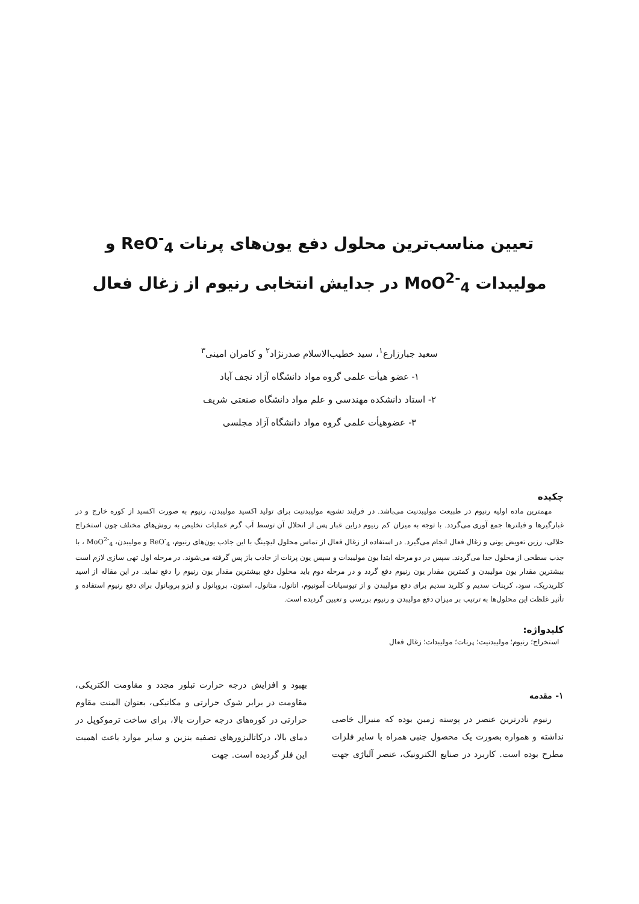تعیین مناسب‌ترین محلول دفع یون‌های پرنات ReO<sup>-</sup><sub>4</sub> و
مولیبدات MoO<sup>2-</sup><sub>4</sub> در جدایش انتخابی رنیوم از زغال فعال
سعید جبارزارع<sup>۱</sup>، سید خطیب‌الاسلام صدرنژاد<sup>۲</sup> و کامران امینی<sup>۳</sup>
۱- عضو هیأت علمی گروه مواد دانشگاه آزاد نجف آباد
۲- استاد دانشکده مهندسی و علم مواد دانشگاه صنعتی شریف
۳- عضوهیأت علمی گروه مواد دانشگاه آزاد مجلسی
چکیده
مهمترین ماده اولیه رنیوم در طبیعت مولیبدنیت می‌باشد. در فرایند تشویه مولیبدنیت برای تولید اکسید مولیبدن، رنیوم به صورت اکسید از کوره خارج و در غبارگیرها و فیلترها جمع آوری می‌گردد. با توجه به میزان کم رنیوم دراین غبار پس از انحلال آن توسط آب گرم عملیات تخلیص به روش‌های مختلف چون استخراج حلالی، رزین تعویض یونی و زغال فعال انجام می‌گیرد. در استفاده از زغال فعال از تماس محلول لیچینگ با این جاذب یون‌های رنیوم، ReO<sup>-</sup><sub>4</sub> و مولیبدن، MoO<sup>2-</sup><sub>4</sub> ، با جذب سطحی از محلول جدا می‌گردند. سپس در دو مرحله ابتدا یون مولیبدات و سپس یون پرنات از جاذب باز پس گرفته می‌شوند. در مرحله اول تهی سازی لازم است بیشترین مقدار یون مولیبدن و کمترین مقدار یون رنیوم دفع گردد و در مرحله دوم باید محلول دفع بیشترین مقدار یون رنیوم را دفع نماید. در این مقاله از اسید کلریدریک، سود، کربنات سدیم و کلرید سدیم برای دفع مولیبدن و از تیوسیانات آمونیوم، اتانول، متانول، استون، پروپانول و ایزو پروپانول برای دفع رنیوم استفاده و تأثیر غلظت این محلول‌ها به ترتیب بر میزان دفع مولیبدن و رنیوم بررسی و تعیین گردیده است.
کلیدواژه:
استخراج؛ رنیوم؛ مولیبدنیت؛ پرنات؛ مولیبدات؛ زغال فعال
۱- مقدمه
رنیوم نادرترین عنصر در پوسته زمین بوده که منیرال خاصی نداشته و همواره بصورت یک محصول جنبی همراه با سایر فلزات مطرح بوده است. کاربرد در صنایع الکترونیک، عنصر آلیاژی جهت بهبود و افزایش درجه حرارت تبلور مجدد و مقاومت الکتریکی، مقاومت در برابر شوک حرارتی و مکانیکی، بعنوان المنت مقاوم حرارتی در کوره‌های درجه حرارت بالا، برای ساخت ترموکوپل در دمای بالا، درکاتالیزورهای تصفیه بنزین و سایر موارد باعث اهمیت این فلز گردیده است. جهت